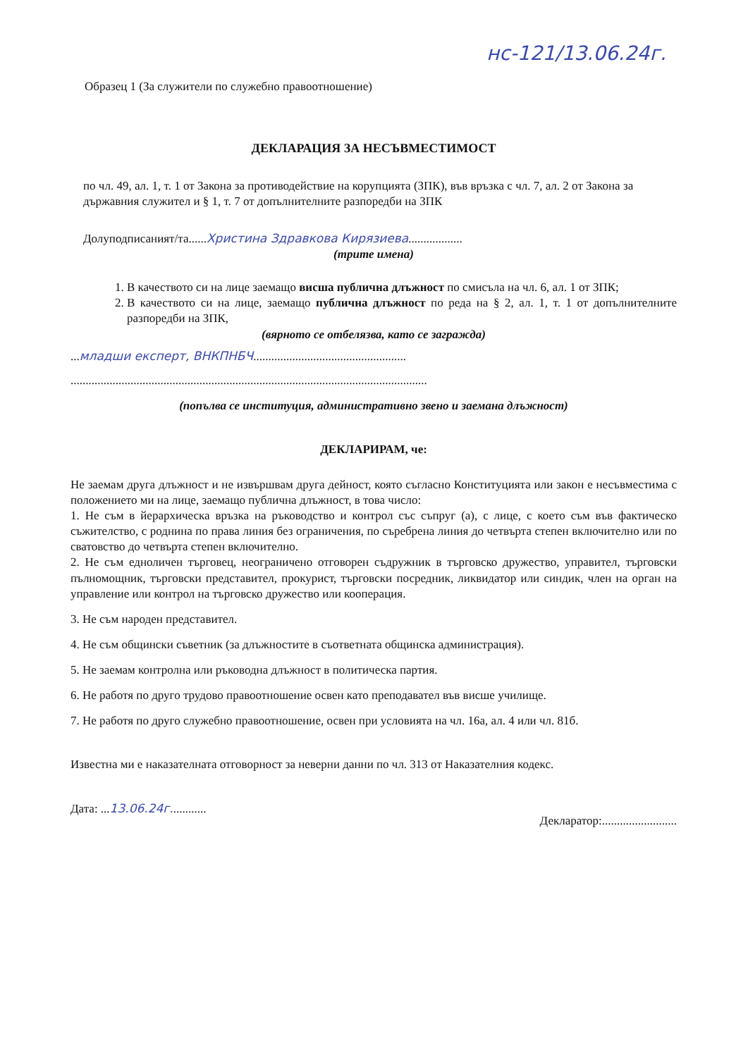нс-121/13.06.24г.
Образец 1 (За служители по служебно правоотношение)
ДЕКЛАРАЦИЯ ЗА НЕСЪВМЕСТИМОСТ
по чл. 49, ал. 1, т. 1 от Закона за противодействие на корупцията (ЗПК), във връзка с чл. 7, ал. 2 от Закона за държавния служител и § 1, т. 7 от допълнителните разпоредби на ЗПК
Долуподписаният/та......Христина Здравкова Кирязиева..................
(трите имена)
1. В качеството си на лице заемащо висша публична длъжност по смисъла на чл. 6, ал. 1 от ЗПК;
2. В качеството си на лице, заемащо публична длъжност по реда на § 2, ал. 1, т. 1 от допълнителните разпоредби на ЗПК,
(вярното се отбелязва, като се загражда)
...младши експерт, ВНКПНБЧ...................................................
.......................................................................................................................
(попълва се институция, административно звено и заемана длъжност)
ДЕКЛАРИРАМ, че:
Не заемам друга длъжност и не извършвам друга дейност, която съгласно Конституцията или закон е несъвместима с положението ми на лице, заемащо публична длъжност, в това число:
1. Не съм в йерархическа връзка на ръководство и контрол със съпруг (а), с лице, с което съм във фактическо съжителство, с роднина по права линия без ограничения, по съребрена линия до четвърта степен включително или по сватовство до четвърта степен включително.
2. Не съм едноличен търговец, неограничено отговорен съдружник в търговско дружество, управител, търговски пълномощник, търговски представител, прокурист, търговски посредник, ликвидатор или синдик, член на орган на управление или контрол на търговско дружество или кооперация.
3. Не съм народен представител.
4. Не съм общински съветник (за длъжностите в съответната общинска администрация).
5. Не заемам контролна или ръководна длъжност в политическа партия.
6. Не работя по друго трудово правоотношение освен като преподавател във висше училище.
7. Не работя по друго служебно правоотношение, освен при условията на чл. 16а, ал. 4 или чл. 81б.
Известна ми е наказателната отговорност за неверни данни по чл. 313 от Наказателния кодекс.
Дата: ...13.06.24г............
Декларатор:.........................